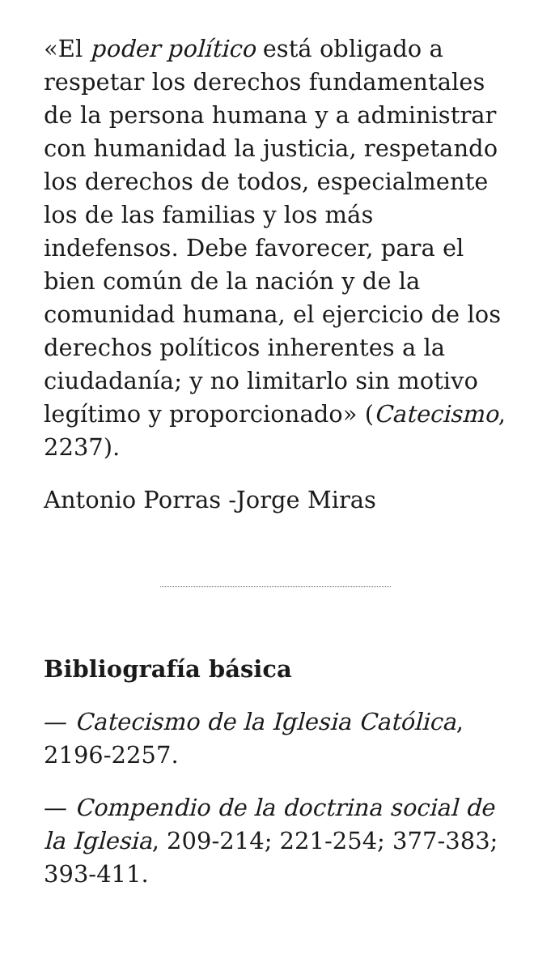«El poder político está obligado a respetar los derechos fundamentales de la persona humana y a administrar con humanidad la justicia, respetando los derechos de todos, especialmente los de las familias y los más indefensos. Debe favorecer, para el bien común de la nación y de la comunidad humana, el ejercicio de los derechos políticos inherentes a la ciudadanía; y no limitarlo sin motivo legítimo y proporcionado» (Catecismo, 2237).
Antonio Porras -Jorge Miras
Bibliografía básica
— Catecismo de la Iglesia Católica, 2196-2257.
— Compendio de la doctrina social de la Iglesia, 209-214; 221-254; 377-383; 393-411.